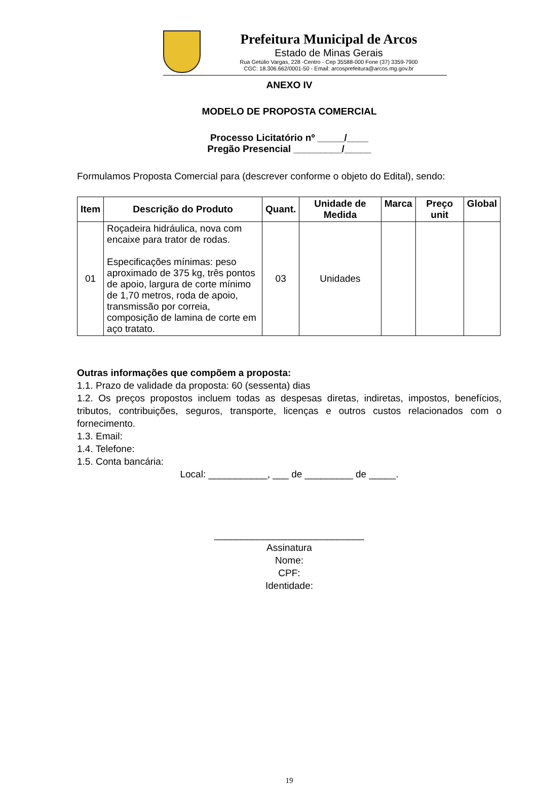Prefeitura Municipal de Arcos
Estado de Minas Gerais
Rua Getúlio Vargas, 228 -Centro - Cep 35588-000 Fone (37) 3359-7900
CGC: 18.306.662/0001-50 - Email: arcosprefeitura@arcos.mg.gov.br
ANEXO IV
MODELO DE PROPOSTA COMERCIAL
Processo Licitatório nº _____/____
Pregão Presencial _________/_____
Formulamos Proposta Comercial para (descrever conforme o objeto do Edital), sendo:
| Item | Descrição do Produto | Quant. | Unidade de Medida | Marca | Preço unit | Global |
| --- | --- | --- | --- | --- | --- | --- |
| 01 | Roçadeira hidráulica, nova com encaixe para trator de rodas. Especificações mínimas: peso aproximado de 375 kg, três pontos de apoio, largura de corte mínimo de 1,70 metros, roda de apoio, transmissão por correia, composição de lamina de corte em aço tratato. | 03 | Unidades | | | |
Outras informações que compõem a proposta:
1.1. Prazo de validade da proposta: 60 (sessenta) dias
1.2. Os preços propostos incluem todas as despesas diretas, indiretas, impostos, benefícios, tributos, contribuições, seguros, transporte, licenças e outros custos relacionados com o fornecimento.
1.3. Email:
1.4. Telefone:
1.5. Conta bancária:
Local: ___________, ___ de _________ de _____.
____________________________
Assinatura
Nome:
CPF:
Identidade:
19